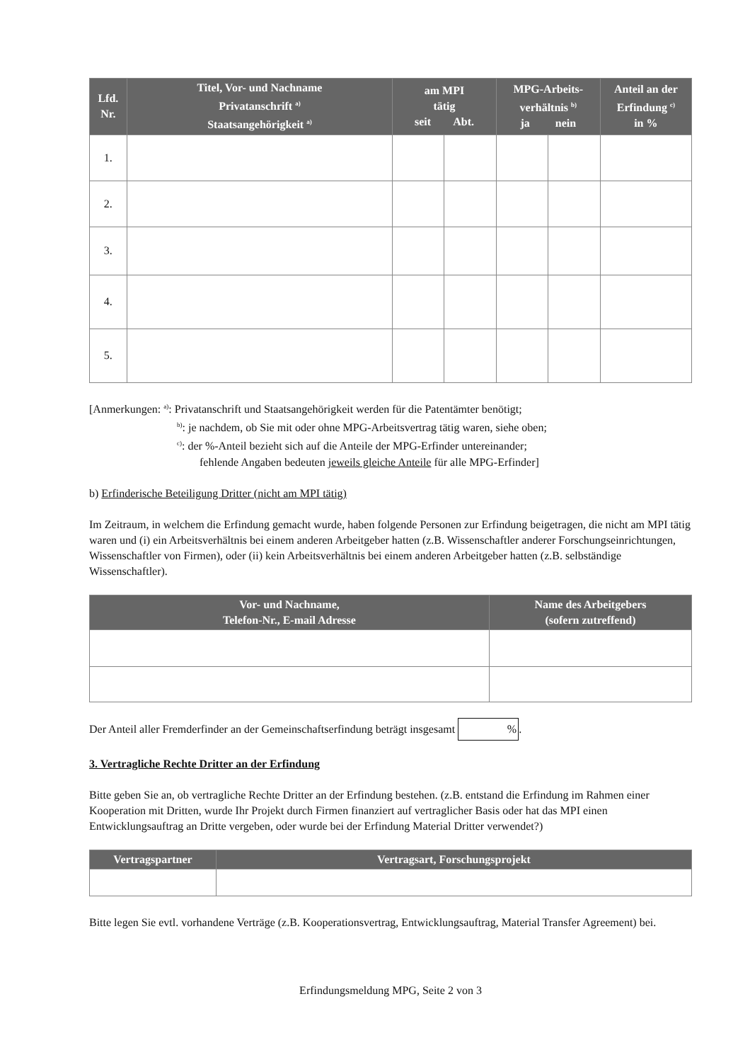| Lfd. Nr. | Titel, Vor- und Nachname Privatanschrift <sup>a)</sup> Staatsangehörigkeit <sup>a)</sup> | am MPI tätig seit Abt. | | MPG-Arbeits- verhältnis <sup>b)</sup> ja nein | | Anteil an der Erfindung <sup>c)</sup> in % |
| --- | --- | --- | --- | --- | --- | --- |
| 1. | | | | | | |
| 2. | | | | | | |
| 3. | | | | | | |
| 4. | | | | | | |
| 5. | | | | | | |
[Anmerkungen: <sup>a)</sup>: Privatanschrift und Staatsangehörigkeit werden für die Patentämter benötigt;
<sup>b)</sup>: je nachdem, ob Sie mit oder ohne MPG-Arbeitsvertrag tätig waren, siehe oben;
<sup>c)</sup>: der %-Anteil bezieht sich auf die Anteile der MPG-Erfinder untereinander;
fehlende Angaben bedeuten jeweils gleiche Anteile für alle MPG-Erfinder]
b) Erfinderische Beteiligung Dritter (nicht am MPI tätig)
Im Zeitraum, in welchem die Erfindung gemacht wurde, haben folgende Personen zur Erfindung beigetragen, die nicht am MPI tätig waren und (i) ein Arbeitsverhältnis bei einem anderen Arbeitgeber hatten (z.B. Wissenschaftler anderer Forschungseinrichtungen, Wissenschaftler von Firmen), oder (ii) kein Arbeitsverhältnis bei einem anderen Arbeitgeber hatten (z.B. selbständige Wissenschaftler).
| Vor- und Nachname, Telefon-Nr., E-mail Adresse | Name des Arbeitgebers (sofern zutreffend) |
| --- | --- |
Der Anteil aller Fremderfinder an der Gemeinschaftserfindung beträgt insgesamt %.
3. Vertragliche Rechte Dritter an der Erfindung
Bitte geben Sie an, ob vertragliche Rechte Dritter an der Erfindung bestehen. (z.B. entstand die Erfindung im Rahmen einer Kooperation mit Dritten, wurde Ihr Projekt durch Firmen finanziert auf vertraglicher Basis oder hat das MPI einen Entwicklungsauftrag an Dritte vergeben, oder wurde bei der Erfindung Material Dritter verwendet?)
| Vertragspartner | Vertragsart, Forschungsprojekt |
| --- | --- |
Bitte legen Sie evtl. vorhandene Verträge (z.B. Kooperationsvertrag, Entwicklungsauftrag, Material Transfer Agreement) bei.
Erfindungsmeldung MPG, Seite 2 von 3